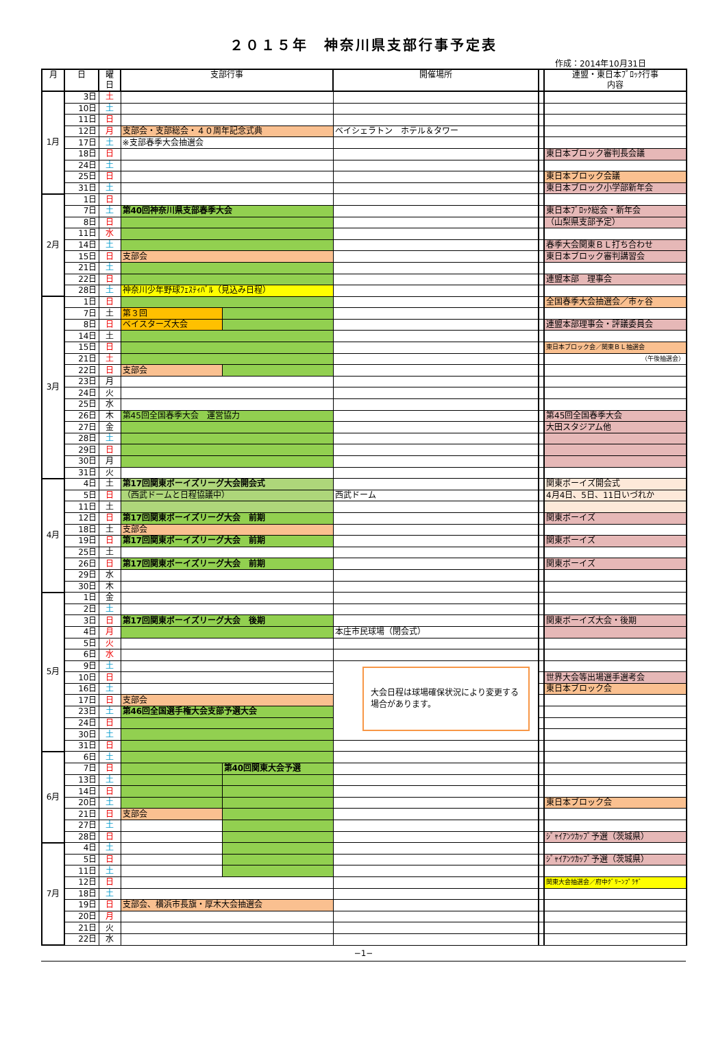２０１５年　神奈川県支部行事予定表
作成：2014年10月31日
| 月 | 日 | 曜 日 | 支部行事 | | 開催場所 | | 連盟・東日本ﾌﾞﾛｯｸ行事 内容 |
| --- | --- | --- | --- | --- | --- | --- | --- |
| 1月 | 3日 | 土 | | | | | |
| | 10日 | 土 | | | | | |
| | 11日 | 日 | | | | | |
| | 12日 | 月 | 支部会・支部総会・４０周年記念式典 | | ベイシェラトン ホテル＆タワー | | |
| | 17日 | 土 | ※支部春季大会抽選会 | | | | |
| | 18日 | 日 | | | | | 東日本ブロック審判長会議 |
| | 24日 | 土 | | | | | |
| | 25日 | 日 | | | | | 東日本ブロック会議 |
| | 31日 | 土 | | | | | 東日本ブロック小学部新年会 |
| 2月 | 1日 | 日 | | | | | |
| | 7日 | 土 | 第40回神奈川県支部春季大会 | | | | 東日本ﾌﾞﾛｯｸ総会・新年会 |
| | 8日 | 日 | | | | | （山梨県支部予定） |
| | 11日 | 水 | | | | | |
| | 14日 | 土 | | | | | 春季大会関東ＢＬ打ち合わせ |
| | 15日 | 日 | 支部会 | | | | 東日本ブロック審判講習会 |
| | 21日 | 土 | | | | | |
| | 22日 | 日 | | | | | 連盟本部 理事会 |
| | 28日 | 土 | 神奈川少年野球ﾌｪｽﾃｨﾊﾞﾙ（見込み日程） | | | | |
| 3月 | 1日 | 日 | | | | | 全国春季大会抽選会／市ヶ谷 |
| | 7日 | 土 | 第３回 | | | | |
| | 8日 | 日 | ベイスターズ大会 | | | | 連盟本部理事会・評議委員会 |
| | 14日 | 土 | | | | | |
| | 15日 | 日 | | | | | 東日本ブロック会／関東ＢＬ抽選会 |
| | 21日 | 土 | | | | | （午後抽選会） |
| | 22日 | 日 | 支部会 | | | | |
| | 23日 | 月 | | | | | |
| | 24日 | 火 | | | | | |
| | 25日 | 水 | | | | | |
| | 26日 | 木 | 第45回全国春季大会 運営協力 | | | | 第45回全国春季大会 |
| | 27日 | 金 | | | | | 大田スタジアム他 |
| | 28日 | 土 | | | | | |
| | 29日 | 日 | | | | | |
| | 30日 | 月 | | | | | |
| | 31日 | 火 | | | | | |
| 4月 | 4日 | 土 | 第17回関東ボーイズリーグ大会開会式 | | | | 関東ボーイズ開会式 |
| | 5日 | 日 | （西武ドームと日程協議中） | | 西武ドーム | | 4月4日、5日、11日いづれか |
| | 11日 | 土 | | | | | |
| | 12日 | 日 | 第17回関東ボーイズリーグ大会 前期 | | | | 関東ボーイズ |
| | 18日 | 土 | 支部会 | | | | |
| | 19日 | 日 | 第17回関東ボーイズリーグ大会 前期 | | | | 関東ボーイズ |
| | 25日 | 土 | | | | | |
| | 26日 | 日 | 第17回関東ボーイズリーグ大会 前期 | | | | 関東ボーイズ |
| | 29日 | 水 | | | | | |
| | 30日 | 木 | | | | | |
| 5月 | 1日 | 金 | | | | | |
| | 2日 | 土 | | | | | |
| | 3日 | 日 | 第17回関東ボーイズリーグ大会 後期 | | | | 関東ボーイズ大会・後期 |
| | 4日 | 月 | | | 本庄市民球場（閉会式） | | |
| | 5日 | 火 | | | | | |
| | 6日 | 水 | | | | | |
| | 9日 | 土 | | | 大会日程は球場確保状況により変更する場合があります。 | | |
| | 10日 | 日 | | | | | 世界大会等出場選手選考会 |
| | 16日 | 土 | | | | | 東日本ブロック会 |
| | 17日 | 日 | 支部会 | | | | |
| | 23日 | 土 | 第46回全国選手権大会支部予選大会 | | | | |
| | 24日 | 日 | | | | | |
| | 30日 | 土 | | | | | |
| | 31日 | 日 | | | | | |
| 6月 | 6日 | 土 | | | | | |
| | 7日 | 日 | | 第40回関東大会予選 | | | |
| | 13日 | 土 | | | | | |
| | 14日 | 日 | | | | | |
| | 20日 | 土 | | | | | 東日本ブロック会 |
| | 21日 | 日 | 支部会 | | | | |
| | 27日 | 土 | | | | | |
| | 28日 | 日 | | | | | ｼﾞｬｲｱﾝﾂｶｯﾌﾟ予選（茨城県） |
| 7月 | 4日 | 土 | | | | | |
| | 5日 | 日 | | | | | ｼﾞｬｲｱﾝﾂｶｯﾌﾟ予選（茨城県） |
| | 11日 | 土 | | | | | |
| | 12日 | 日 | | | | | 関東大会抽選会／府中ｸﾞﾘｰﾝﾌﾟﾗｻﾞ |
| | 18日 | 土 | | | | | |
| | 19日 | 日 | 支部会、横浜市長旗・厚木大会抽選会 | | | | |
| | 20日 | 月 | | | | | |
| | 21日 | 火 | | | | | |
| | 22日 | 水 | | | | | |
−1−